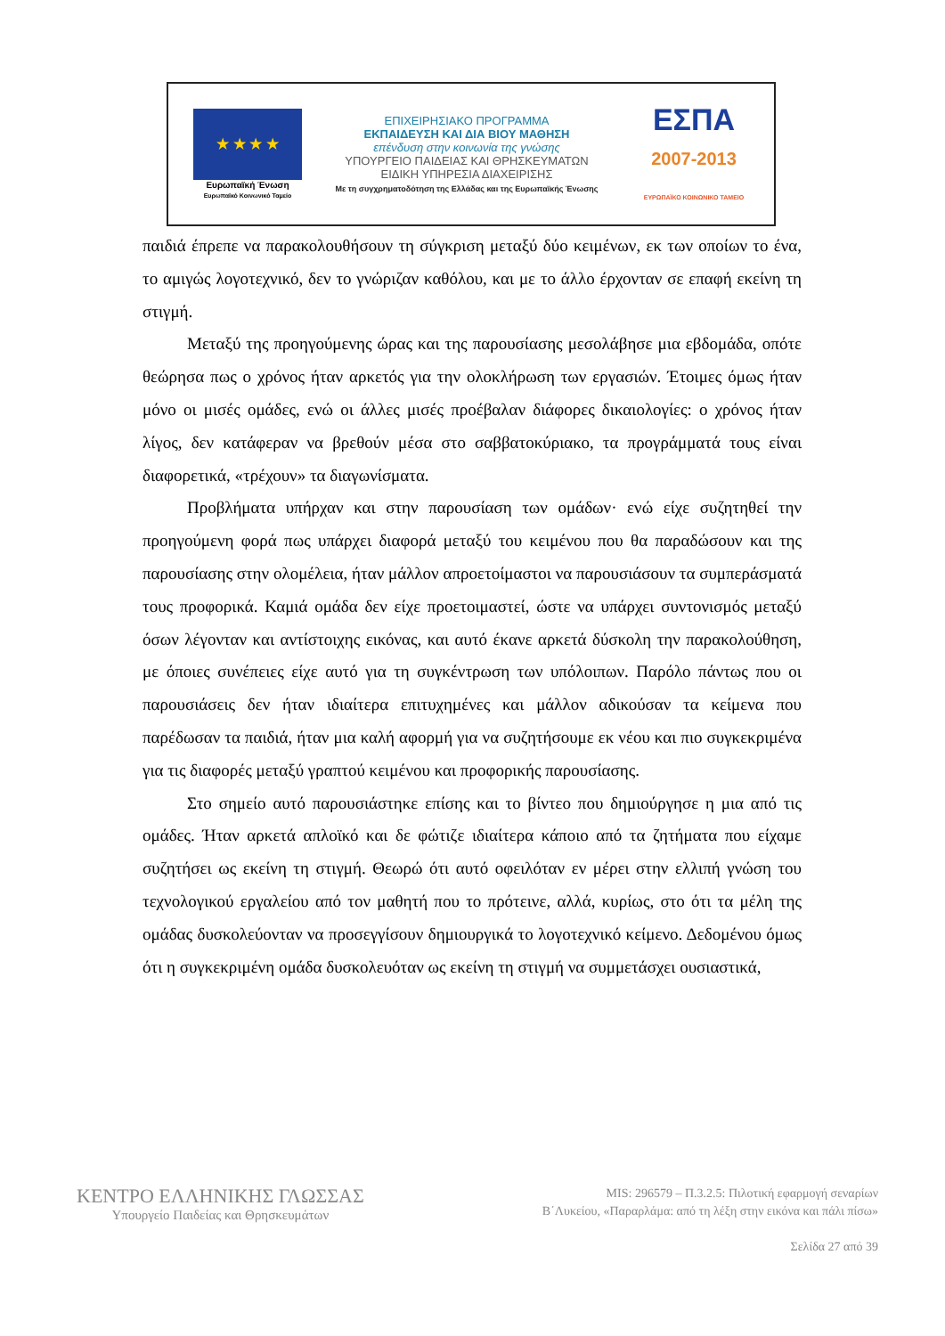★ ★ ★ ★
Ευρωπαϊκή Ένωση
Ευρωπαϊκό Κοινωνικό Ταμείο
ΕΠΙΧΕΙΡΗΣΙΑΚΟ ΠΡΟΓΡΑΜΜΑ
ΕΚΠΑΙΔΕΥΣΗ ΚΑΙ ΔΙΑ ΒΙΟΥ ΜΑΘΗΣΗ
επένδυση στην κοινωνία της γνώσης
ΥΠΟΥΡΓΕΙΟ ΠΑΙΔΕΙΑΣ ΚΑΙ ΘΡΗΣΚΕΥΜΑΤΩΝ
ΕΙΔΙΚΗ ΥΠΗΡΕΣΙΑ ΔΙΑΧΕΙΡΙΣΗΣ
Με τη συγχρηματοδότηση της Ελλάδας και της Ευρωπαϊκής Ένωσης
ΕΣΠΑ
2007-2013
ΕΥΡΩΠΑΪΚΟ ΚΟΙΝΩΝΙΚΟ ΤΑΜΕΙΟ
παιδιά έπρεπε να παρακολουθήσουν τη σύγκριση μεταξύ δύο κειμένων, εκ των οποίων το ένα, το αμιγώς λογοτεχνικό, δεν το γνώριζαν καθόλου, και με το άλλο έρχονταν σε επαφή εκείνη τη στιγμή.
Μεταξύ της προηγούμενης ώρας και της παρουσίασης μεσολάβησε μια εβδομάδα, οπότε θεώρησα πως ο χρόνος ήταν αρκετός για την ολοκλήρωση των εργασιών. Έτοιμες όμως ήταν μόνο οι μισές ομάδες, ενώ οι άλλες μισές προέβαλαν διάφορες δικαιολογίες: ο χρόνος ήταν λίγος, δεν κατάφεραν να βρεθούν μέσα στο σαββατοκύριακο, τα προγράμματά τους είναι διαφορετικά, «τρέχουν» τα διαγωνίσματα.
Προβλήματα υπήρχαν και στην παρουσίαση των ομάδων· ενώ είχε συζητηθεί την προηγούμενη φορά πως υπάρχει διαφορά μεταξύ του κειμένου που θα παραδώσουν και της παρουσίασης στην ολομέλεια, ήταν μάλλον απροετοίμαστοι να παρουσιάσουν τα συμπεράσματά τους προφορικά. Καμιά ομάδα δεν είχε προετοιμαστεί, ώστε να υπάρχει συντονισμός μεταξύ όσων λέγονταν και αντίστοιχης εικόνας, και αυτό έκανε αρκετά δύσκολη την παρακολούθηση, με όποιες συνέπειες είχε αυτό για τη συγκέντρωση των υπόλοιπων. Παρόλο πάντως που οι παρουσιάσεις δεν ήταν ιδιαίτερα επιτυχημένες και μάλλον αδικούσαν τα κείμενα που παρέδωσαν τα παιδιά, ήταν μια καλή αφορμή για να συζητήσουμε εκ νέου και πιο συγκεκριμένα για τις διαφορές μεταξύ γραπτού κειμένου και προφορικής παρουσίασης.
Στο σημείο αυτό παρουσιάστηκε επίσης και το βίντεο που δημιούργησε η μια από τις ομάδες. Ήταν αρκετά απλοϊκό και δε φώτιζε ιδιαίτερα κάποιο από τα ζητήματα που είχαμε συζητήσει ως εκείνη τη στιγμή. Θεωρώ ότι αυτό οφειλόταν εν μέρει στην ελλιπή γνώση του τεχνολογικού εργαλείου από τον μαθητή που το πρότεινε, αλλά, κυρίως, στο ότι τα μέλη της ομάδας δυσκολεύονταν να προσεγγίσουν δημιουργικά το λογοτεχνικό κείμενο. Δεδομένου όμως ότι η συγκεκριμένη ομάδα δυσκολευόταν ως εκείνη τη στιγμή να συμμετάσχει ουσιαστικά,
ΚΕΝΤΡΟ ΕΛΛΗΝΙΚΗΣ ΓΛΩΣΣΑΣ
Υπουργείο Παιδείας και Θρησκευμάτων
MIS: 296579 – Π.3.2.5: Πιλοτική εφαρμογή σεναρίων
Β΄Λυκείου, «Παραρλάμα: από τη λέξη στην εικόνα και πάλι πίσω»
Σελίδα 27 από 39